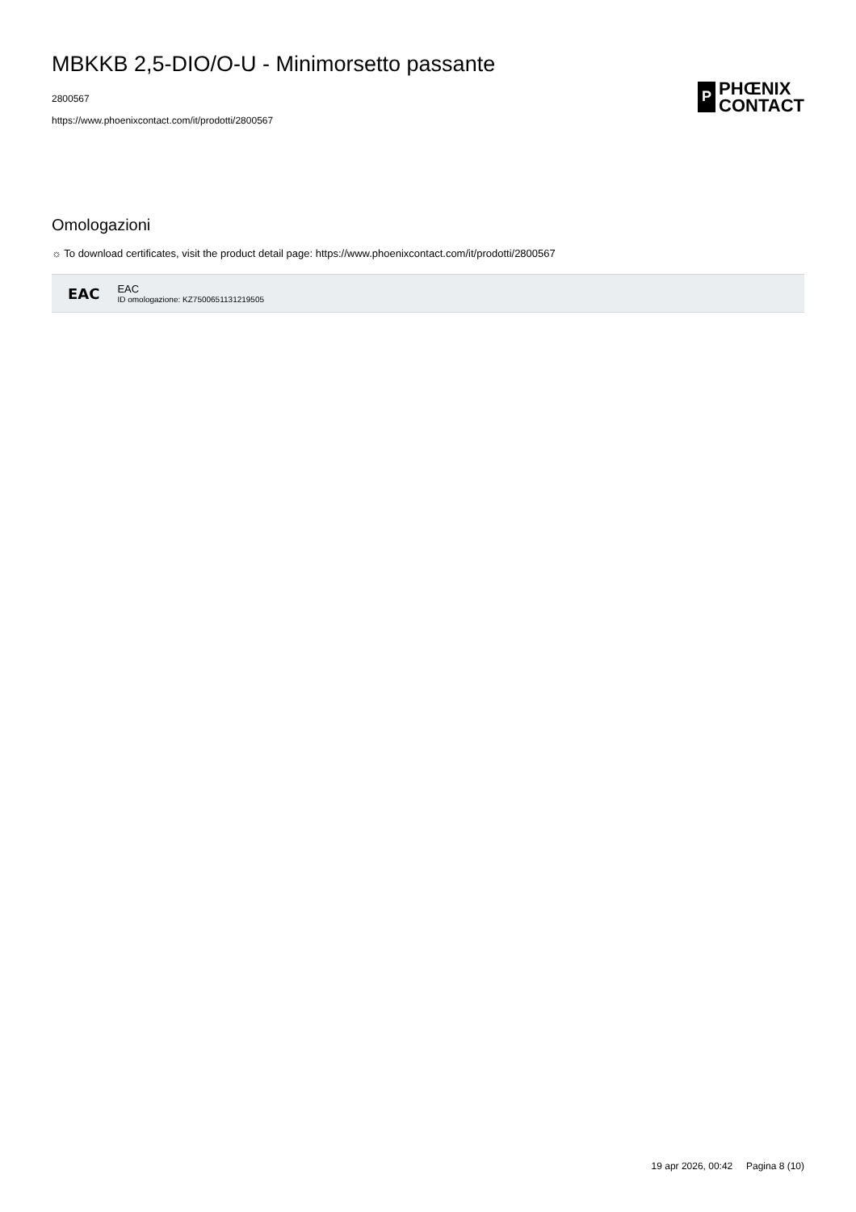MBKKB 2,5-DIO/O-U - Minimorsetto passante
2800567
https://www.phoenixcontact.com/it/prodotti/2800567
P
PHŒNIX
CONTACT
Omologazioni
☼ To download certificates, visit the product detail page: https://www.phoenixcontact.com/it/prodotti/2800567
EAC
EAC
ID omologazione: KZ7500651131219505
19 apr 2026, 00:42 Pagina 8 (10)